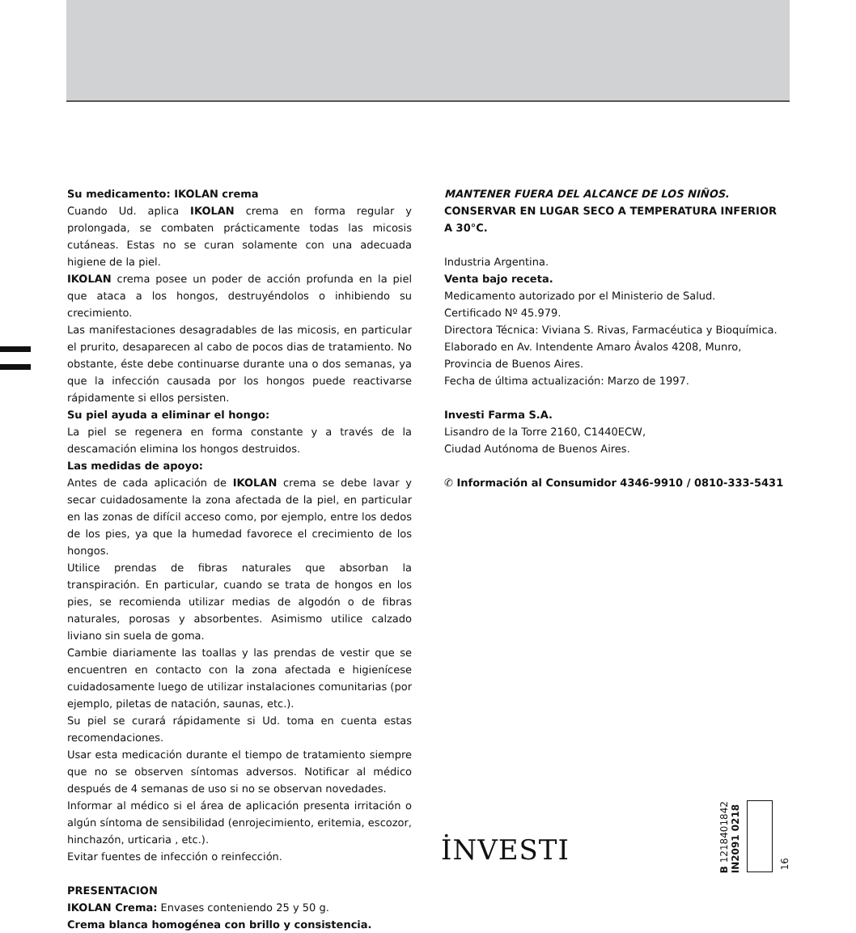Su medicamento: IKOLAN crema
Cuando Ud. aplica IKOLAN crema en forma regular y prolongada, se combaten prácticamente todas las micosis cutáneas. Estas no se curan solamente con una adecuada higiene de la piel.
IKOLAN crema posee un poder de acción profunda en la piel que ataca a los hongos, destruyéndolos o inhibiendo su crecimiento.
Las manifestaciones desagradables de las micosis, en particular el prurito, desaparecen al cabo de pocos dias de tratamiento. No obstante, éste debe continuarse durante una o dos semanas, ya que la infección causada por los hongos puede reactivarse rápidamente si ellos persisten.
Su piel ayuda a eliminar el hongo:
La piel se regenera en forma constante y a través de la descamación elimina los hongos destruidos.
Las medidas de apoyo:
Antes de cada aplicación de IKOLAN crema se debe lavar y secar cuidadosamente la zona afectada de la piel, en particular en las zonas de difícil acceso como, por ejemplo, entre los dedos de los pies, ya que la humedad favorece el crecimiento de los hongos.
Utilice prendas de fibras naturales que absorban la transpiración. En particular, cuando se trata de hongos en los pies, se recomienda utilizar medias de algodón o de fibras naturales, porosas y absorbentes. Asimismo utilice calzado liviano sin suela de goma.
Cambie diariamente las toallas y las prendas de vestir que se encuentren en contacto con la zona afectada e higienícese cuidadosamente luego de utilizar instalaciones comunitarias (por ejemplo, piletas de natación, saunas, etc.).
Su piel se curará rápidamente si Ud. toma en cuenta estas recomendaciones.
Usar esta medicación durante el tiempo de tratamiento siempre que no se observen síntomas adversos. Notificar al médico después de 4 semanas de uso si no se observan novedades.
Informar al médico si el área de aplicación presenta irritación o algún síntoma de sensibilidad (enrojecimiento, eritemia, escozor, hinchazón, urticaria , etc.).
Evitar fuentes de infección o reinfección.
PRESENTACION
IKOLAN Crema: Envases conteniendo 25 y 50 g.
Crema blanca homogénea con brillo y consistencia.
MANTENER FUERA DEL ALCANCE DE LOS NIÑOS.
CONSERVAR EN LUGAR SECO A TEMPERATURA INFERIOR A 30°C.
Industria Argentina.
Venta bajo receta.
Medicamento autorizado por el Ministerio de Salud.
Certificado Nº 45.979.
Directora Técnica: Viviana S. Rivas, Farmacéutica y Bioquímica.
Elaborado en Av. Intendente Amaro Ávalos 4208, Munro,
Provincia de Buenos Aires.
Fecha de última actualización: Marzo de 1997.
Investi Farma S.A.
Lisandro de la Torre 2160, C1440ECW,
Ciudad Autónoma de Buenos Aires.
✆ Información al Consumidor 4346-9910 / 0810-333-5431
İNVESTI
B 1218401842
IN2091 0218
16